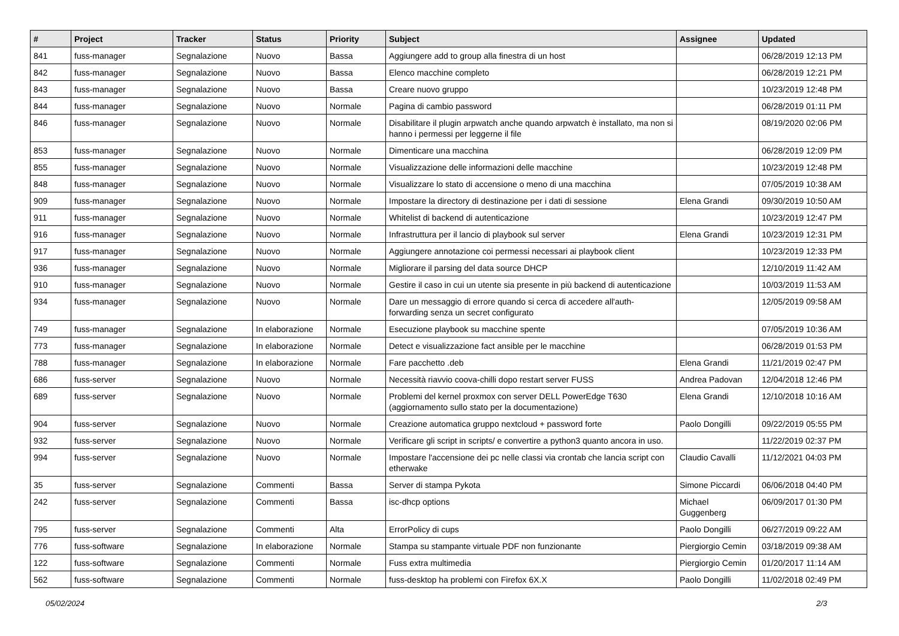| # | Project | Tracker | Status | Priority | Subject | Assignee | Updated |
| --- | --- | --- | --- | --- | --- | --- | --- |
| 841 | fuss-manager | Segnalazione | Nuovo | Bassa | Aggiungere add to group alla finestra di un host | | 06/28/2019 12:13 PM |
| 842 | fuss-manager | Segnalazione | Nuovo | Bassa | Elenco macchine completo | | 06/28/2019 12:21 PM |
| 843 | fuss-manager | Segnalazione | Nuovo | Bassa | Creare nuovo gruppo | | 10/23/2019 12:48 PM |
| 844 | fuss-manager | Segnalazione | Nuovo | Normale | Pagina di cambio password | | 06/28/2019 01:11 PM |
| 846 | fuss-manager | Segnalazione | Nuovo | Normale | Disabilitare il plugin arpwatch anche quando arpwatch è installato, ma non si hanno i permessi per leggerne il file | | 08/19/2020 02:06 PM |
| 853 | fuss-manager | Segnalazione | Nuovo | Normale | Dimenticare una macchina | | 06/28/2019 12:09 PM |
| 855 | fuss-manager | Segnalazione | Nuovo | Normale | Visualizzazione delle informazioni delle macchine | | 10/23/2019 12:48 PM |
| 848 | fuss-manager | Segnalazione | Nuovo | Normale | Visualizzare lo stato di accensione o meno di una macchina | | 07/05/2019 10:38 AM |
| 909 | fuss-manager | Segnalazione | Nuovo | Normale | Impostare la directory di destinazione per i dati di sessione | Elena Grandi | 09/30/2019 10:50 AM |
| 911 | fuss-manager | Segnalazione | Nuovo | Normale | Whitelist di backend di autenticazione | | 10/23/2019 12:47 PM |
| 916 | fuss-manager | Segnalazione | Nuovo | Normale | Infrastruttura per il lancio di playbook sul server | Elena Grandi | 10/23/2019 12:31 PM |
| 917 | fuss-manager | Segnalazione | Nuovo | Normale | Aggiungere annotazione coi permessi necessari ai playbook client | | 10/23/2019 12:33 PM |
| 936 | fuss-manager | Segnalazione | Nuovo | Normale | Migliorare il parsing del data source DHCP | | 12/10/2019 11:42 AM |
| 910 | fuss-manager | Segnalazione | Nuovo | Normale | Gestire il caso in cui un utente sia presente in più backend di autenticazione | | 10/03/2019 11:53 AM |
| 934 | fuss-manager | Segnalazione | Nuovo | Normale | Dare un messaggio di errore quando si cerca di accedere all'auth-forwarding senza un secret configurato | | 12/05/2019 09:58 AM |
| 749 | fuss-manager | Segnalazione | In elaborazione | Normale | Esecuzione playbook su macchine spente | | 07/05/2019 10:36 AM |
| 773 | fuss-manager | Segnalazione | In elaborazione | Normale | Detect e visualizzazione fact ansible per le macchine | | 06/28/2019 01:53 PM |
| 788 | fuss-manager | Segnalazione | In elaborazione | Normale | Fare pacchetto .deb | Elena Grandi | 11/21/2019 02:47 PM |
| 686 | fuss-server | Segnalazione | Nuovo | Normale | Necessità riavvio coova-chilli dopo restart server FUSS | Andrea Padovan | 12/04/2018 12:46 PM |
| 689 | fuss-server | Segnalazione | Nuovo | Normale | Problemi del kernel proxmox con server DELL PowerEdge T630 (aggiornamento sullo stato per la documentazione) | Elena Grandi | 12/10/2018 10:16 AM |
| 904 | fuss-server | Segnalazione | Nuovo | Normale | Creazione automatica gruppo nextcloud + password forte | Paolo Dongilli | 09/22/2019 05:55 PM |
| 932 | fuss-server | Segnalazione | Nuovo | Normale | Verificare gli script in scripts/ e convertire a python3 quanto ancora in uso. | | 11/22/2019 02:37 PM |
| 994 | fuss-server | Segnalazione | Nuovo | Normale | Impostare l'accensione dei pc nelle classi via crontab che lancia script con etherwake | Claudio Cavalli | 11/12/2021 04:03 PM |
| 35 | fuss-server | Segnalazione | Commenti | Bassa | Server di stampa Pykota | Simone Piccardi | 06/06/2018 04:40 PM |
| 242 | fuss-server | Segnalazione | Commenti | Bassa | isc-dhcp options | Michael Guggenberg | 06/09/2017 01:30 PM |
| 795 | fuss-server | Segnalazione | Commenti | Alta | ErrorPolicy di cups | Paolo Dongilli | 06/27/2019 09:22 AM |
| 776 | fuss-software | Segnalazione | In elaborazione | Normale | Stampa su stampante virtuale PDF non funzionante | Piergiorgio Cemin | 03/18/2019 09:38 AM |
| 122 | fuss-software | Segnalazione | Commenti | Normale | Fuss extra multimedia | Piergiorgio Cemin | 01/20/2017 11:14 AM |
| 562 | fuss-software | Segnalazione | Commenti | Normale | fuss-desktop ha problemi con Firefox 6X.X | Paolo Dongilli | 11/02/2018 02:49 PM |
05/02/2024 2/3